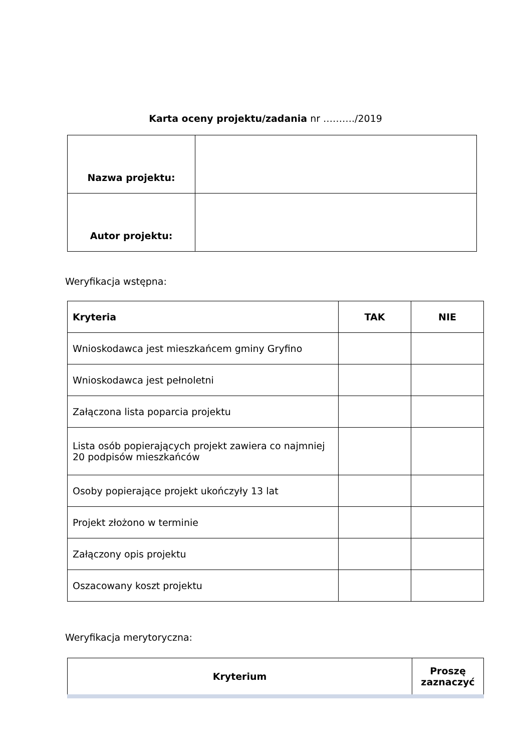Karta oceny projektu/zadania nr ………./2019
| Nazwa projektu: | |
| Autor projektu: | |
Weryfikacja wstępna:
| Kryteria | TAK | NIE |
| --- | --- | --- |
| Wnioskodawca jest mieszkańcem gminy Gryfino | | |
| Wnioskodawca jest pełnoletni | | |
| Załączona lista poparcia projektu | | |
| Lista osób popierających projekt zawiera co najmniej 20 podpisów mieszkańców | | |
| Osoby popierające projekt ukończyły 13 lat | | |
| Projekt złożono w terminie | | |
| Załączony opis projektu | | |
| Oszacowany koszt projektu | | |
Weryfikacja merytoryczna:
| Kryterium | Proszę zaznaczyć |
| --- | --- |